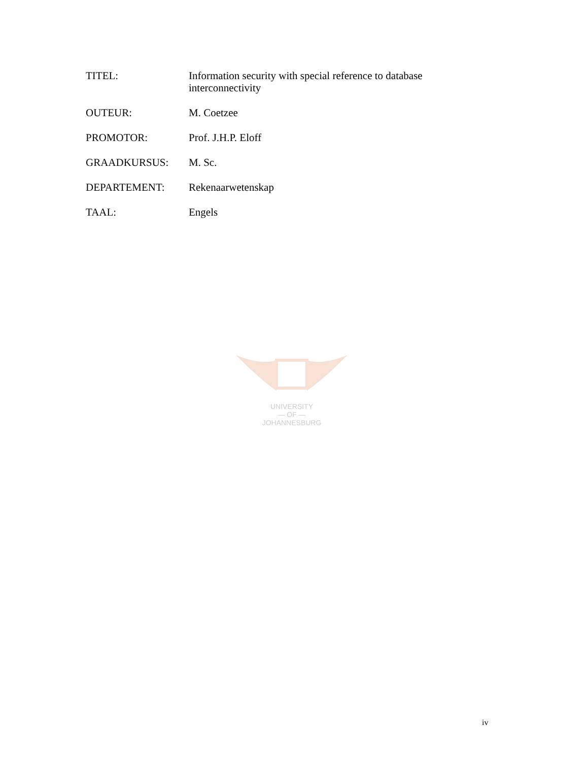TITEL: Information security with special reference to database interconnectivity
OUTEUR: M. Coetzee
PROMOTOR: Prof. J.H.P. Eloff
GRAADKURSUS: M. Sc.
DEPARTEMENT: Rekenaarwetenskap
TAAL: Engels
UNIVERSITY
— OF —
JOHANNESBURG
iv